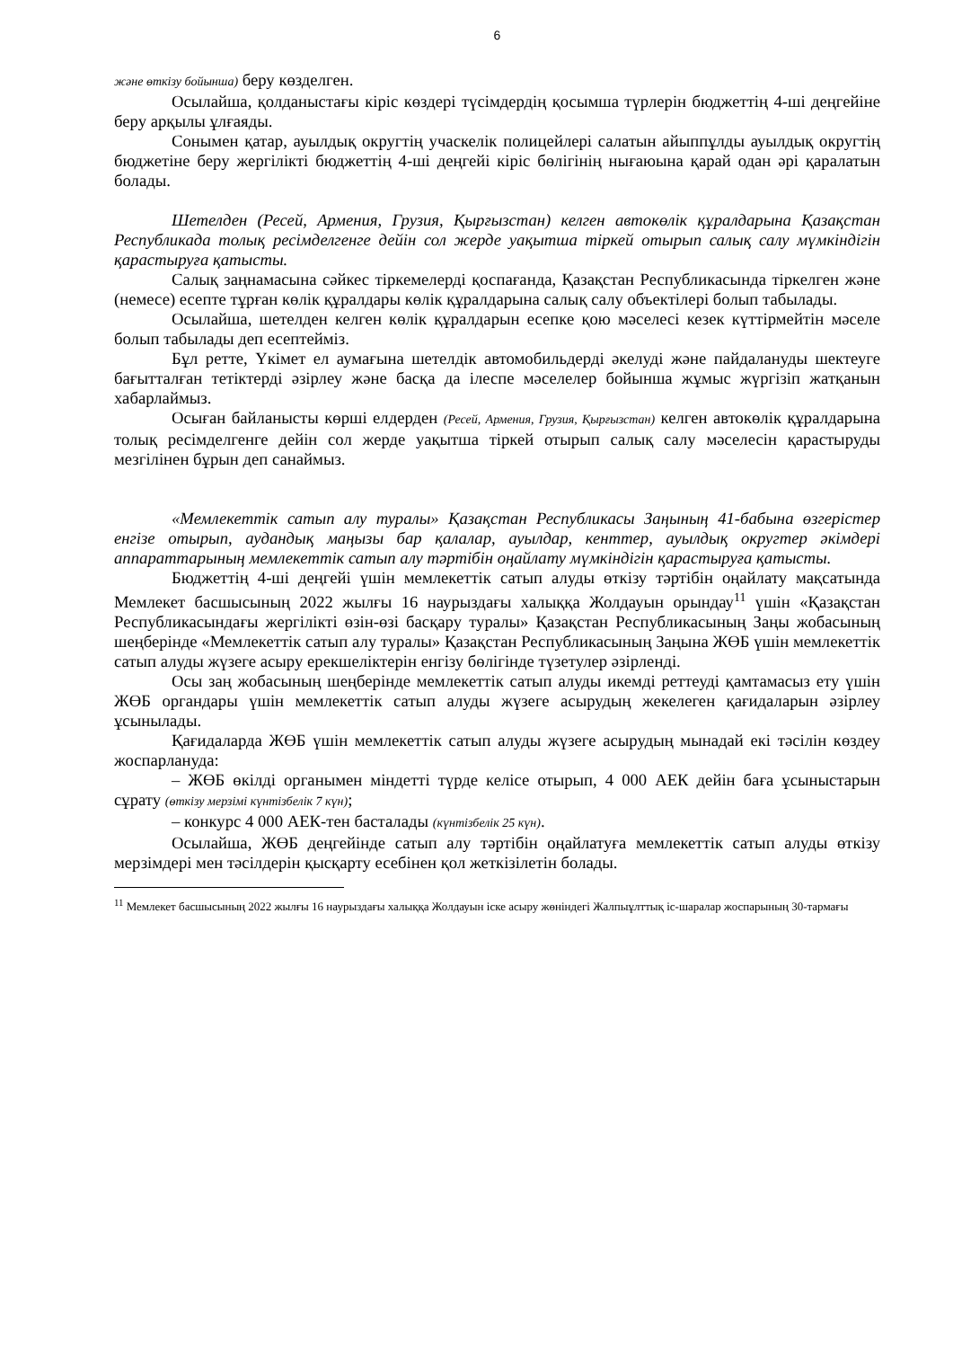6
және өткізу бойынша) беру көзделген.
Осылайша, қолданыстағы кіріс көздері түсімдердің қосымша түрлерін бюджеттің 4-ші деңгейіне беру арқылы ұлғаяды.
Сонымен қатар, ауылдық округтің учаскелік полицейлері салатын айыппұлды ауылдық округтің бюджетіне беру жергілікті бюджеттің 4-ші деңгейі кіріс бөлігінің нығаюына қарай одан әрі қаралатын болады.
Шетелден (Ресей, Армения, Грузия, Қырғызстан) келген автокөлік құралдарына Қазақстан Республикада толық ресімделгенге дейін сол жерде уақытша тіркей отырып салық салу мүмкіндігін қарастыруға қатысты.
Салық заңнамасына сәйкес тіркемелерді қоспағанда, Қазақстан Республикасында тіркелген және (немесе) есепте тұрған көлік құралдары көлік құралдарына салық салу объектілері болып табылады.
Осылайша, шетелден келген көлік құралдарын есепке қою мәселесі кезек күттірмейтін мәселе болып табылады деп есептейміз.
Бұл ретте, Үкімет ел аумағына шетелдік автомобильдерді әкелуді және пайдалануды шектеуге бағытталған тетіктерді әзірлеу және басқа да ілеспе мәселелер бойынша жұмыс жүргізіп жатқанын хабарлаймыз.
Осыған байланысты көрші елдерден (Ресей, Армения, Грузия, Қырғызстан) келген автокөлік құралдарына толық ресімделгенге дейін сол жерде уақытша тіркей отырып салық салу мәселесін қарастыруды мезгілінен бұрын деп санаймыз.
«Мемлекеттік сатып алу туралы» Қазақстан Республикасы Заңының 41-бабына өзгерістер енгізе отырып, аудандық маңызы бар қалалар, ауылдар, кенттер, ауылдық округтер әкімдері аппараттарының мемлекеттік сатып алу тәртібін оңайлату мүмкіндігін қарастыруға қатысты.
Бюджеттің 4-ші деңгейі үшін мемлекеттік сатып алуды өткізу тәртібін оңайлату мақсатында Мемлекет басшысының 2022 жылғы 16 наурыздағы халыққа Жолдауын орындау<sup>11</sup> үшін «Қазақстан Республикасындағы жергілікті өзін-өзі басқару туралы» Қазақстан Республикасының Заңы жобасының шеңберінде «Мемлекеттік сатып алу туралы» Қазақстан Республикасының Заңына ЖӨБ үшін мемлекеттік сатып алуды жүзеге асыру ерекшеліктерін енгізу бөлігінде түзетулер әзірленді.
Осы заң жобасының шеңберінде мемлекеттік сатып алуды икемді реттеуді қамтамасыз ету үшін ЖӨБ органдары үшін мемлекеттік сатып алуды жүзеге асырудың жекелеген қағидаларын әзірлеу ұсынылады.
Қағидаларда ЖӨБ үшін мемлекеттік сатып алуды жүзеге асырудың мынадай екі тәсілін көздеу жоспарлануда:
– ЖӨБ өкілді органымен міндетті түрде келісе отырып, 4 000 АЕК дейін баға ұсыныстарын сұрату (өткізу мерзімі күнтізбелік 7 күн);
– конкурс 4 000 АЕК-тен басталады (күнтізбелік 25 күн).
Осылайша, ЖӨБ деңгейінде сатып алу тәртібін оңайлатуға мемлекеттік сатып алуды өткізу мерзімдері мен тәсілдерін қысқарту есебінен қол жеткізілетін болады.
<sup>11</sup> Мемлекет басшысының 2022 жылғы 16 наурыздағы халыққа Жолдауын іске асыру жөніндегі Жалпыұлттық іс-шаралар жоспарының 30-тармағы